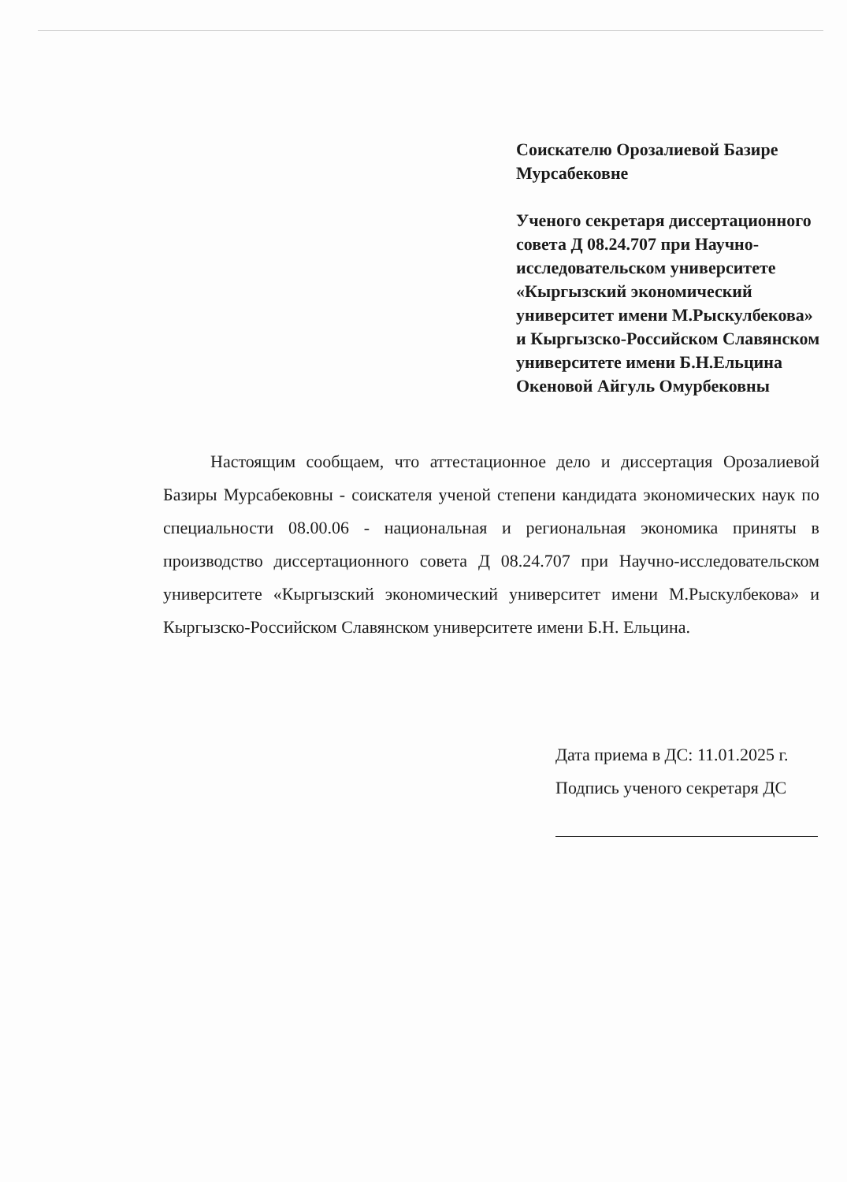Соискателю Орозалиевой Базире Мурсабековне
Ученого секретаря диссертационного совета Д 08.24.707 при Научно-исследовательском университете «Кыргызский экономический университет имени М.Рыскулбекова» и Кыргызско-Российском Славянском университете имени Б.Н.Ельцина Океновой Айгуль Омурбековны
Настоящим сообщаем, что аттестационное дело и диссертация Орозалиевой Базиры Мурсабековны - соискателя ученой степени кандидата экономических наук по специальности 08.00.06 - национальная и региональная экономика приняты в производство диссертационного совета Д 08.24.707 при Научно-исследовательском университете «Кыргызский экономический университет имени М.Рыскулбекова» и Кыргызско-Российском Славянском университете имени Б.Н. Ельцина.
Дата приема в ДС: 11.01.2025 г.
Подпись ученого секретаря ДС